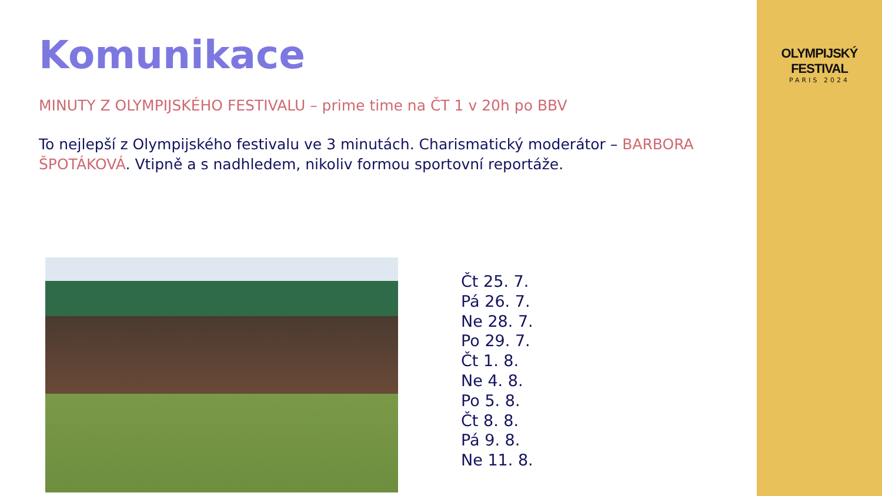OLYMPIJSKÝ FESTIVAL
PARIS 2024
Komunikace
MINUTY Z OLYMPIJSKÉHO FESTIVALU – prime time na ČT 1 v 20h po BBV
To nejlepší z Olympijského festivalu ve 3 minutách. Charismatický moderátor – BARBORA ŠPOTÁKOVÁ. Vtipně a s nadhledem, nikoliv formou sportovní reportáže.
Čt 25. 7.
Pá 26. 7.
Ne 28. 7.
Po 29. 7.
Čt 1. 8.
Ne 4. 8.
Po 5. 8.
Čt 8. 8.
Pá 9. 8.
Ne 11. 8.